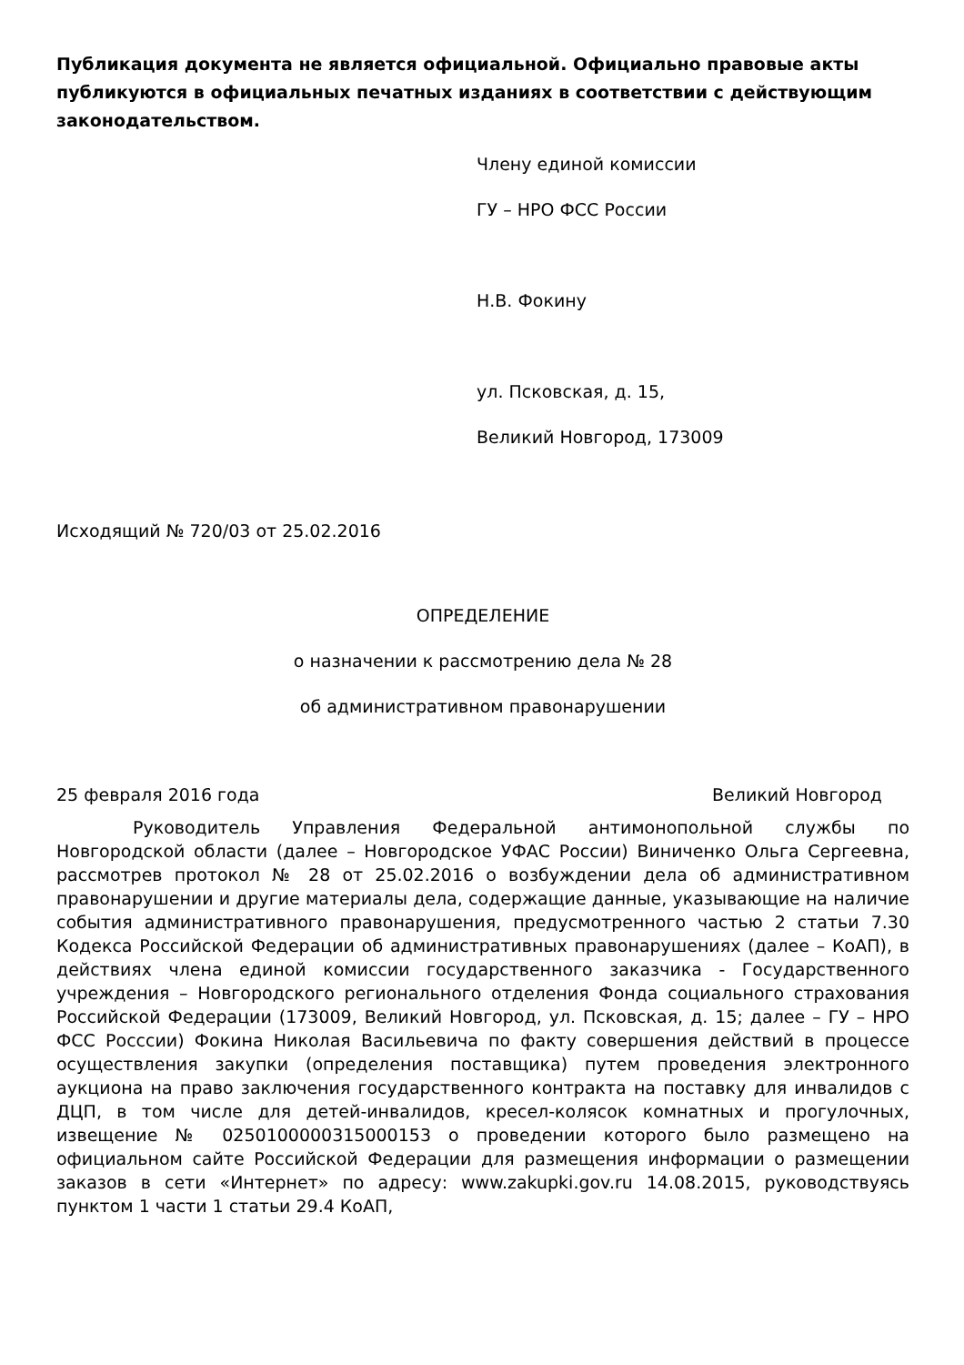Публикация документа не является официальной. Официально правовые акты публикуются в официальных печатных изданиях в соответствии с действующим законодательством.
Члену единой комиссии
ГУ – НРО ФСС России
Н.В. Фокину
ул. Псковская, д. 15,
Великий Новгород, 173009
Исходящий № 720/03 от 25.02.2016
ОПРЕДЕЛЕНИЕ
о назначении к рассмотрению дела № 28
об административном правонарушении
25 февраля 2016 года Великий Новгород
Руководитель Управления Федеральной антимонопольной службы по Новгородской области (далее – Новгородское УФАС России) Виниченко Ольга Сергеевна, рассмотрев протокол № 28 от 25.02.2016 о возбуждении дела об административном правонарушении и другие материалы дела, содержащие данные, указывающие на наличие события административного правонарушения, предусмотренного частью 2 статьи 7.30 Кодекса Российской Федерации об административных правонарушениях (далее – КоАП), в действиях члена единой комиссии государственного заказчика - Государственного учреждения – Новгородского регионального отделения Фонда социального страхования Российской Федерации (173009, Великий Новгород, ул. Псковская, д. 15; далее – ГУ – НРО ФСС Росссии) Фокина Николая Васильевича по факту совершения действий в процессе осуществления закупки (определения поставщика) путем проведения электронного аукциона на право заключения государственного контракта на поставку для инвалидов с ДЦП, в том числе для детей-инвалидов, кресел-колясок комнатных и прогулочных, извещение № 0250100000315000153 о проведении которого было размещено на официальном сайте Российской Федерации для размещения информации о размещении заказов в сети «Интернет» по адресу: www.zakupki.gov.ru 14.08.2015, руководствуясь пунктом 1 части 1 статьи 29.4 КоАП,